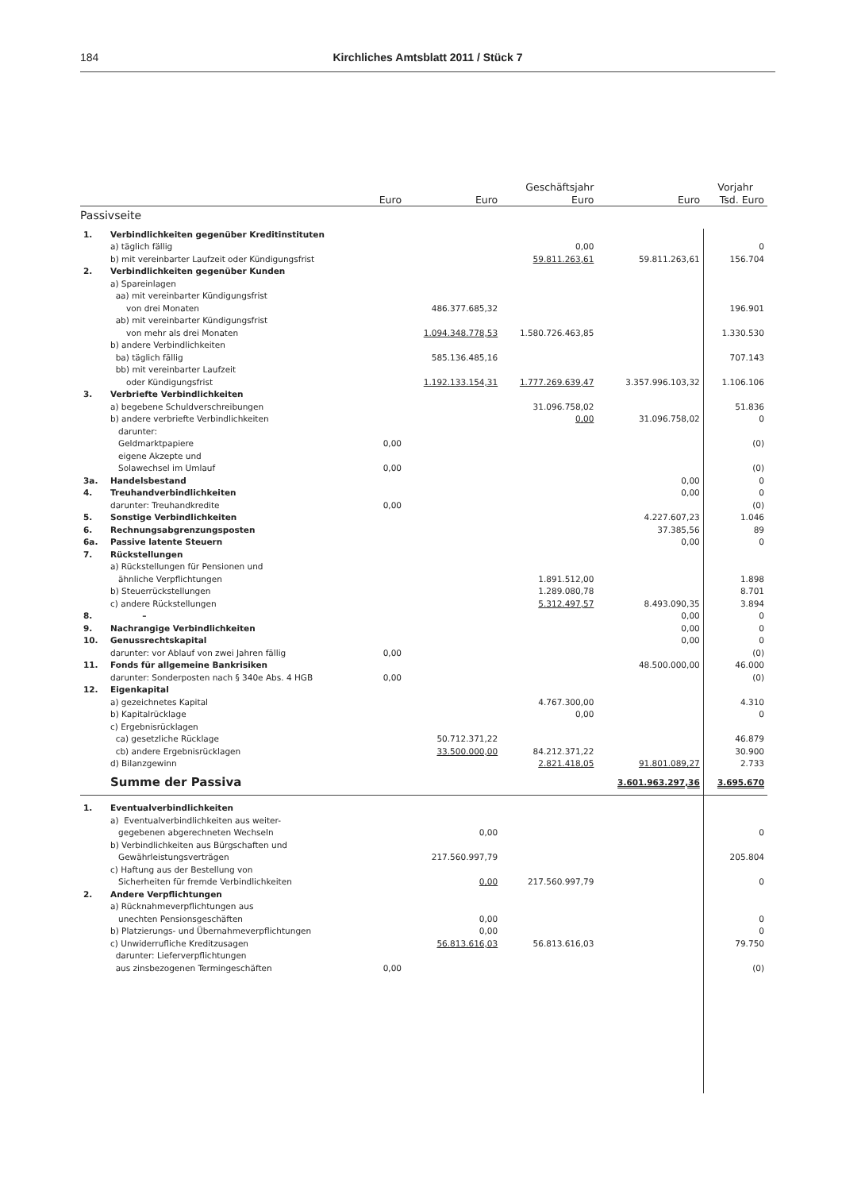184 Kirchliches Amtsblatt 2011 / Stück 7
| | | | | Geschäftsjahr | | Vorjahr |
| --- | --- | --- | --- | --- | --- | --- |
| | | Euro | Euro | Euro | Euro | Tsd. Euro |
| Passivseite | | | | | | |
| 1. | Verbindlichkeiten gegenüber Kreditinstituten | | | | | |
| | a) täglich fällig | | | 0,00 | | 0 |
| | b) mit vereinbarter Laufzeit oder Kündigungsfrist | | | 59.811.263,61 | 59.811.263,61 | 156.704 |
| 2. | Verbindlichkeiten gegenüber Kunden | | | | | |
| | a) Spareinlagen | | | | | |
| | aa) mit vereinbarter Kündigungsfrist | | | | | |
| | von drei Monaten | | 486.377.685,32 | | | 196.901 |
| | ab) mit vereinbarter Kündigungsfrist | | | | | |
| | von mehr als drei Monaten | | 1.094.348.778,53 | 1.580.726.463,85 | | 1.330.530 |
| | b) andere Verbindlichkeiten | | | | | |
| | ba) täglich fällig | | 585.136.485,16 | | | 707.143 |
| | bb) mit vereinbarter Laufzeit | | | | | |
| | oder Kündigungsfrist | | 1.192.133.154,31 | 1.777.269.639,47 | 3.357.996.103,32 | 1.106.106 |
| 3. | Verbriefte Verbindlichkeiten | | | | | |
| | a) begebene Schuldverschreibungen | | | 31.096.758,02 | | 51.836 |
| | b) andere verbriefte Verbindlichkeiten | | | 0,00 | 31.096.758,02 | 0 |
| | darunter: | | | | | |
| | Geldmarktpapiere | 0,00 | | | | (0) |
| | eigene Akzepte und | | | | | |
| | Solawechsel im Umlauf | 0,00 | | | | (0) |
| 3a. | Handelsbestand | | | | 0,00 | 0 |
| 4. | Treuhandverbindlichkeiten | | | | 0,00 | 0 |
| | darunter: Treuhandkredite | 0,00 | | | | (0) |
| 5. | Sonstige Verbindlichkeiten | | | | 4.227.607,23 | 1.046 |
| 6. | Rechnungsabgrenzungsposten | | | | 37.385,56 | 89 |
| 6a. | Passive latente Steuern | | | | 0,00 | 0 |
| 7. | Rückstellungen | | | | | |
| | a) Rückstellungen für Pensionen und | | | | | |
| | ähnliche Verpflichtungen | | | 1.891.512,00 | | 1.898 |
| | b) Steuerrückstellungen | | | 1.289.080,78 | | 8.701 |
| | c) andere Rückstellungen | | | 5.312.497,57 | 8.493.090,35 | 3.894 |
| 8. | – | | | | 0,00 | 0 |
| 9. | Nachrangige Verbindlichkeiten | | | | 0,00 | 0 |
| 10. | Genussrechtskapital | | | | 0,00 | 0 |
| | darunter: vor Ablauf von zwei Jahren fällig | 0,00 | | | | (0) |
| 11. | Fonds für allgemeine Bankrisiken | | | | 48.500.000,00 | 46.000 |
| | darunter: Sonderposten nach § 340e Abs. 4 HGB | 0,00 | | | | (0) |
| 12. | Eigenkapital | | | | | |
| | a) gezeichnetes Kapital | | | 4.767.300,00 | | 4.310 |
| | b) Kapitalrücklage | | | 0,00 | | 0 |
| | c) Ergebnisrücklagen | | | | | |
| | ca) gesetzliche Rücklage | | 50.712.371,22 | | | 46.879 |
| | cb) andere Ergebnisrücklagen | | 33.500.000,00 | 84.212.371,22 | | 30.900 |
| | d) Bilanzgewinn | | | 2.821.418,05 | 91.801.089,27 | 2.733 |
| | Summe der Passiva | | | | 3.601.963.297,36 | 3.695.670 |
| 1. | Eventualverbindlichkeiten | | | | | |
| | a) Eventualverbindlichkeiten aus weiter- | | | | | |
| | gegebenen abgerechneten Wechseln | | 0,00 | | | 0 |
| | b) Verbindlichkeiten aus Bürgschaften und | | | | | |
| | Gewährleistungsverträgen | | 217.560.997,79 | | | 205.804 |
| | c) Haftung aus der Bestellung von | | | | | |
| | Sicherheiten für fremde Verbindlichkeiten | | 0,00 | 217.560.997,79 | | 0 |
| 2. | Andere Verpflichtungen | | | | | |
| | a) Rücknahmeverpflichtungen aus | | | | | |
| | unechten Pensionsgeschäften | | 0,00 | | | 0 |
| | b) Platzierungs- und Übernahmeverpflichtungen | | 0,00 | | | 0 |
| | c) Unwiderrufliche Kreditzusagen | | 56.813.616,03 | 56.813.616,03 | | 79.750 |
| | darunter: Lieferverpflichtungen | | | | | |
| | aus zinsbezogenen Termingeschäften | 0,00 | | | | (0) |